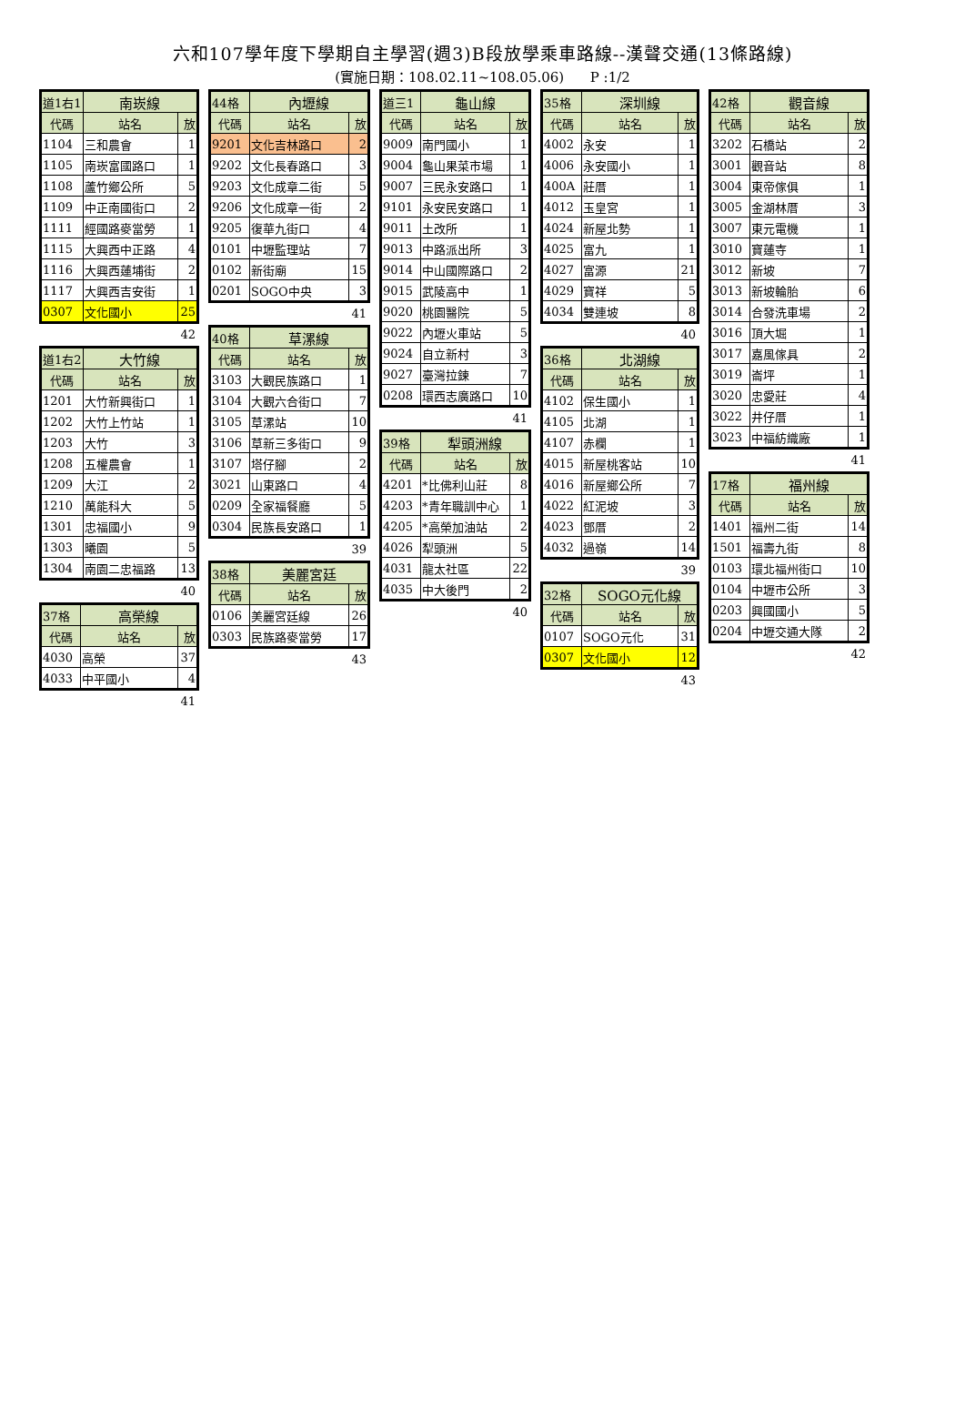六和107學年度下學期自主學習(週3)B段放學乘車路線--漢聲交通(13條路線)
(實施日期：108.02.11~108.05.06) P :1/2
| 道1右1 | 南崁線 | |
| 代碼 | 站名 | 放 |
| 1104 | 三和農會 | 1 |
| 1105 | 南崁富國路口 | 1 |
| 1108 | 蘆竹鄉公所 | 5 |
| 1109 | 中正南國街口 | 2 |
| 1111 | 經國路麥當勞 | 1 |
| 1115 | 大興西中正路 | 4 |
| 1116 | 大興西蓮埔街 | 2 |
| 1117 | 大興西吉安街 | 1 |
| 0307 | 文化國小 | 25 |
42
| 道1右2 | 大竹線 | |
| 代碼 | 站名 | 放 |
| 1201 | 大竹新興街口 | 1 |
| 1202 | 大竹上竹站 | 1 |
| 1203 | 大竹 | 3 |
| 1208 | 五權農會 | 1 |
| 1209 | 大江 | 2 |
| 1210 | 萬能科大 | 5 |
| 1301 | 忠福國小 | 9 |
| 1303 | 曦園 | 5 |
| 1304 | 南園二忠福路 | 13 |
40
| 37格 | 高榮線 | |
| 代碼 | 站名 | 放 |
| 4030 | 高榮 | 37 |
| 4033 | 中平國小 | 4 |
41
| 44格 | 內壢線 | |
| 代碼 | 站名 | 放 |
| 9201 | 文化吉林路口 | 2 |
| 9202 | 文化長春路口 | 3 |
| 9203 | 文化成章二街 | 5 |
| 9206 | 文化成章一街 | 2 |
| 9205 | 復華九街口 | 4 |
| 0101 | 中壢監理站 | 7 |
| 0102 | 新街廟 | 15 |
| 0201 | SOGO中央 | 3 |
41
| 40格 | 草漯線 | |
| 代碼 | 站名 | 放 |
| 3103 | 大觀民族路口 | 1 |
| 3104 | 大觀六合街口 | 7 |
| 3105 | 草漯站 | 10 |
| 3106 | 草新三多街口 | 9 |
| 3107 | 塔仔腳 | 2 |
| 3021 | 山東路口 | 4 |
| 0209 | 全家福餐廳 | 5 |
| 0304 | 民族長安路口 | 1 |
39
| 38格 | 美麗宮廷 | |
| 代碼 | 站名 | 放 |
| 0106 | 美麗宮廷線 | 26 |
| 0303 | 民族路麥當勞 | 17 |
43
| 道三1 | 龜山線 | |
| 代碼 | 站名 | 放 |
| 9009 | 南門國小 | 1 |
| 9004 | 龜山果菜市場 | 1 |
| 9007 | 三民永安路口 | 1 |
| 9101 | 永安民安路口 | 1 |
| 9011 | 土改所 | 1 |
| 9013 | 中路派出所 | 3 |
| 9014 | 中山國際路口 | 2 |
| 9015 | 武陵高中 | 1 |
| 9020 | 桃園醫院 | 5 |
| 9022 | 內壢火車站 | 5 |
| 9024 | 自立新村 | 3 |
| 9027 | 臺灣拉鍊 | 7 |
| 0208 | 環西志廣路口 | 10 |
41
| 39格 | 犁頭洲線 | |
| 代碼 | 站名 | 放 |
| 4201 | *比佛利山莊 | 8 |
| 4203 | *青年職訓中心 | 1 |
| 4205 | *高榮加油站 | 2 |
| 4026 | 犁頭洲 | 5 |
| 4031 | 龍太社區 | 22 |
| 4035 | 中大後門 | 2 |
40
| 35格 | 深圳線 | |
| 代碼 | 站名 | 放 |
| 4002 | 永安 | 1 |
| 4006 | 永安國小 | 1 |
| 400A | 莊厝 | 1 |
| 4012 | 玉皇宮 | 1 |
| 4024 | 新屋北勢 | 1 |
| 4025 | 富九 | 1 |
| 4027 | 富源 | 21 |
| 4029 | 寶祥 | 5 |
| 4034 | 雙連坡 | 8 |
40
| 36格 | 北湖線 | |
| 代碼 | 站名 | 放 |
| 4102 | 保生國小 | 1 |
| 4105 | 北湖 | 1 |
| 4107 | 赤欄 | 1 |
| 4015 | 新屋桃客站 | 10 |
| 4016 | 新屋鄉公所 | 7 |
| 4022 | 紅泥坡 | 3 |
| 4023 | 鄧厝 | 2 |
| 4032 | 過嶺 | 14 |
39
| 32格 | SOGO元化線 | |
| 代碼 | 站名 | 放 |
| 0107 | SOGO元化 | 31 |
| 0307 | 文化國小 | 12 |
43
| 42格 | 觀音線 | |
| 代碼 | 站名 | 放 |
| 3202 | 石橋站 | 2 |
| 3001 | 觀音站 | 8 |
| 3004 | 東帝傢俱 | 1 |
| 3005 | 金湖林厝 | 3 |
| 3007 | 東元電機 | 1 |
| 3010 | 寶蓮寺 | 1 |
| 3012 | 新坡 | 7 |
| 3013 | 新坡輪胎 | 6 |
| 3014 | 合發洗車場 | 2 |
| 3016 | 頂大堀 | 1 |
| 3017 | 嘉風傢具 | 2 |
| 3019 | 崙坪 | 1 |
| 3020 | 忠愛莊 | 4 |
| 3022 | 井仔厝 | 1 |
| 3023 | 中福紡織廠 | 1 |
41
| 17格 | 福州線 | |
| 代碼 | 站名 | 放 |
| 1401 | 福州二街 | 14 |
| 1501 | 福壽九街 | 8 |
| 0103 | 環北福州街口 | 10 |
| 0104 | 中壢市公所 | 3 |
| 0203 | 興國國小 | 5 |
| 0204 | 中壢交通大隊 | 2 |
42